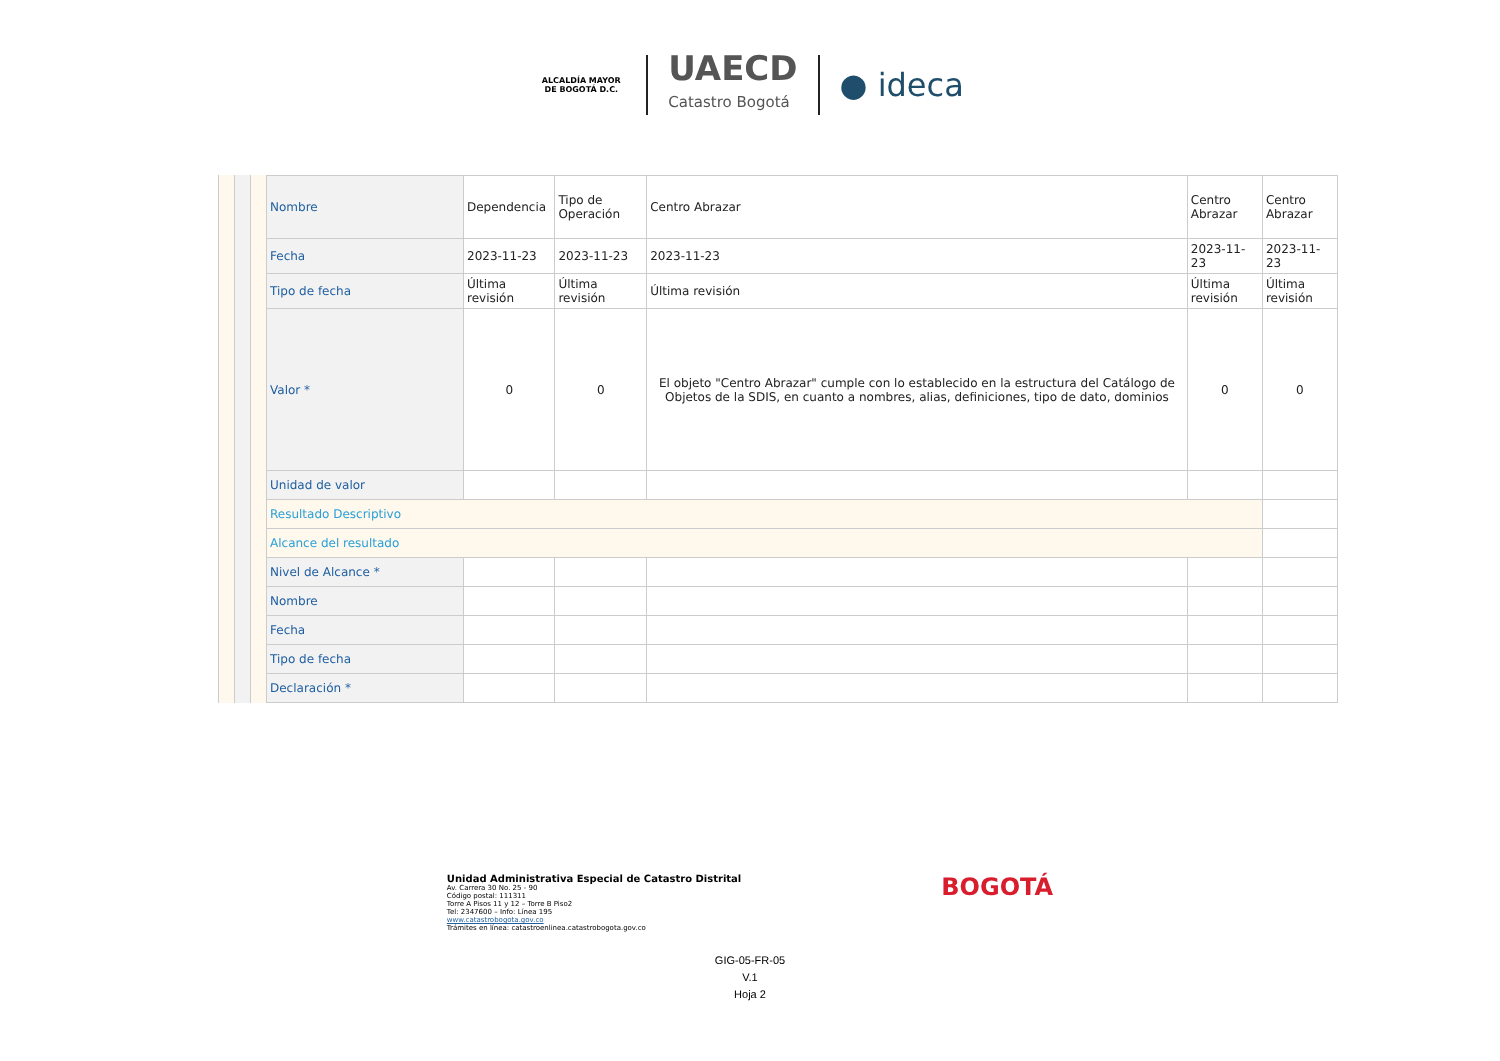ALCALDÍA MAYOR DE BOGOTÁ D.C.
UAECD
Catastro Bogotá
● ideca
| Nombre | Dependencia | Tipo de Operación | Centro Abrazar | Centro Abrazar | Centro Abrazar |
| Fecha | 2023-11-23 | 2023-11-23 | 2023-11-23 | 2023-11-23 | 2023-11-23 |
| Tipo de fecha | Última revisión | Última revisión | Última revisión | Última revisión | Última revisión |
| Valor * | 0 | 0 | El objeto "Centro Abrazar" cumple con lo establecido en la estructura del Catálogo de Objetos de la SDIS, en cuanto a nombres, alias, definiciones, tipo de dato, dominios | 0 | 0 |
| Unidad de valor | | | | | |
| Resultado Descriptivo | | | | | |
| Alcance del resultado | | | | | |
| Nivel de Alcance * | | | | | |
| Nombre | | | | | |
| Fecha | | | | | |
| Tipo de fecha | | | | | |
| Declaración * | | | | | |
Unidad Administrativa Especial de Catastro Distrital
Av. Carrera 30 No. 25 - 90
Código postal: 111311
Torre A Pisos 11 y 12 – Torre B Piso2
Tel: 2347600 – Info: Línea 195
www.catastrobogota.gov.co
Trámites en línea: catastroenlinea.catastrobogota.gov.co
BOGOTÁ
GIG-05-FR-05
V.1
Hoja 2